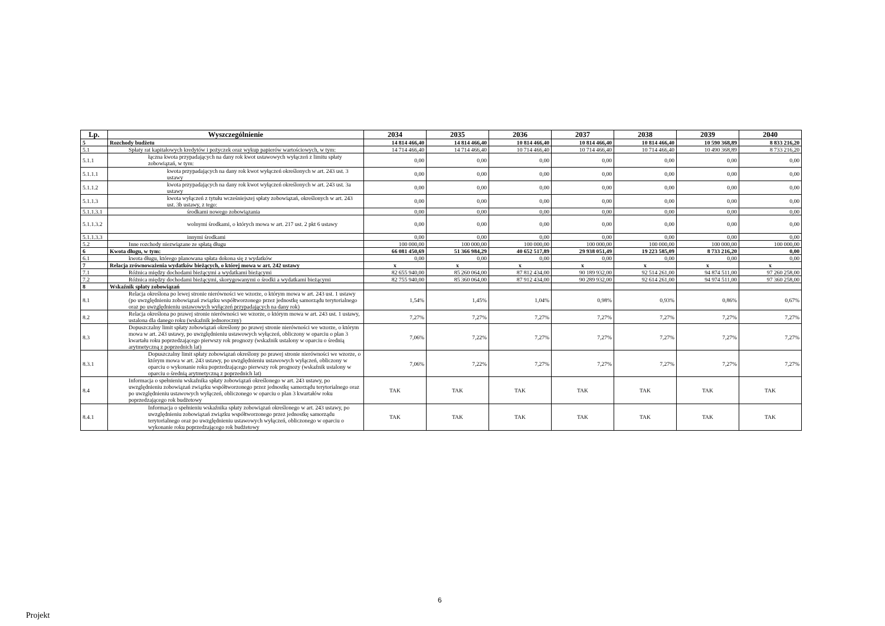| Lp. | Wyszczególnienie | 2034 | 2035 | 2036 | 2037 | 2038 | 2039 | 2040 |
| --- | --- | --- | --- | --- | --- | --- | --- | --- |
| 5 | Rozchody budżetu | 14 814 466,40 | 14 814 466,40 | 10 814 466,40 | 10 814 466,40 | 10 814 466,40 | 10 590 368,89 | 8 833 216,20 |
| 5.1 | Spłaty rat kapitałowych kredytów i pożyczek oraz wykup papierów wartościowych, w tym: | 14 714 466,40 | 14 714 466,40 | 10 714 466,40 | 10 714 466,40 | 10 714 466,40 | 10 490 368,89 | 8 733 216,20 |
| 5.1.1 | łączna kwota przypadających na dany rok kwot ustawowych wyłączeń z limitu spłaty zobowiązań, w tym: | 0,00 | 0,00 | 0,00 | 0,00 | 0,00 | 0,00 | 0,00 |
| 5.1.1.1 | kwota przypadających na dany rok kwot wyłączeń określonych w art. 243 ust. 3 ustawy | 0,00 | 0,00 | 0,00 | 0,00 | 0,00 | 0,00 | 0,00 |
| 5.1.1.2 | kwota przypadających na dany rok kwot wyłączeń określonych w art. 243 ust. 3a ustawy | 0,00 | 0,00 | 0,00 | 0,00 | 0,00 | 0,00 | 0,00 |
| 5.1.1.3 | kwota wyłączeń z tytułu wcześniejszej spłaty zobowiązań, określonych w art. 243 ust. 3b ustawy, z tego: | 0,00 | 0,00 | 0,00 | 0,00 | 0,00 | 0,00 | 0,00 |
| 5.1.1.3.1 | środkami nowego zobowiązania | 0,00 | 0,00 | 0,00 | 0,00 | 0,00 | 0,00 | 0,00 |
| 5.1.1.3.2 | wolnymi środkami, o których mowa w art. 217 ust. 2 pkt 6 ustawy | 0,00 | 0,00 | 0,00 | 0,00 | 0,00 | 0,00 | 0,00 |
| 5.1.1.3.3 | innymi środkami | 0,00 | 0,00 | 0,00 | 0,00 | 0,00 | 0,00 | 0,00 |
| 5.2 | Inne rozchody niezwiązane ze spłatą długu | 100 000,00 | 100 000,00 | 100 000,00 | 100 000,00 | 100 000,00 | 100 000,00 | 100 000,00 |
| 6 | Kwota długu, w tym: | 66 081 450,69 | 51 366 984,29 | 40 652 517,89 | 29 938 051,49 | 19 223 585,09 | 8 733 216,20 | 0,00 |
| 6.1 | kwota długu, którego planowana spłata dokona się z wydatków | 0,00 | 0,00 | 0,00 | 0,00 | 0,00 | 0,00 | 0,00 |
| 7 | Relacja zrównoważenia wydatków bieżących, o której mowa w art. 242 ustawy | x | x | x | x | x | x | x |
| 7.1 | Różnica między dochodami bieżącymi a wydatkami bieżącymi | 82 655 940,00 | 85 260 064,00 | 87 812 434,00 | 90 189 932,00 | 92 514 261,00 | 94 874 511,00 | 97 260 258,00 |
| 7.2 | Różnica między dochodami bieżącymi, skorygowanymi o środki a wydatkami bieżącymi | 82 755 940,00 | 85 360 064,00 | 87 912 434,00 | 90 289 932,00 | 92 614 261,00 | 94 974 511,00 | 97 360 258,00 |
| 8 | Wskaźnik spłaty zobowiązań | | | | | | | |
| 8.1 | Relacja określona po lewej stronie nierówności we wzorze, o którym mowa w art. 243 ust. 1 ustawy (po uwzględnieniu zobowiązań związku współtworzonego przez jednostkę samorządu terytorialnego oraz po uwzględnieniu ustawowych wyłączeń przypadających na dany rok) | 1,54% | 1,45% | 1,04% | 0,98% | 0,93% | 0,86% | 0,67% |
| 8.2 | Relacja określona po prawej stronie nierówności we wzorze, o którym mowa w art. 243 ust. 1 ustawy, ustalona dla danego roku (wskaźnik jednoroczny) | 7,27% | 7,27% | 7,27% | 7,27% | 7,27% | 7,27% | 7,27% |
| 8.3 | Dopuszczalny limit spłaty zobowiązań określony po prawej stronie nierówności we wzorze, o którym mowa w art. 243 ustawy, po uwzględnieniu ustawowych wyłączeń, obliczony w oparciu o plan 3 kwartału roku poprzedzającego pierwszy rok prognozy (wskaźnik ustalony w oparciu o średnią arytmetyczną z poprzednich lat) | 7,06% | 7,22% | 7,27% | 7,27% | 7,27% | 7,27% | 7,27% |
| 8.3.1 | Dopuszczalny limit spłaty zobowiązań określony po prawej stronie nierówności we wzorze, o którym mowa w art. 243 ustawy, po uwzględnieniu ustawowych wyłączeń, obliczony w oparciu o wykonanie roku poprzedzającego pierwszy rok prognozy (wskaźnik ustalony w oparciu o średnią arytmetyczną z poprzednich lat) | 7,06% | 7,22% | 7,27% | 7,27% | 7,27% | 7,27% | 7,27% |
| 8.4 | Informacja o spełnieniu wskaźnika spłaty zobowiązań określonego w art. 243 ustawy, po uwzględnieniu zobowiązań związku współtworzonego przez jednostkę samorządu terytorialnego oraz po uwzględnieniu ustawowych wyłączeń, obliczonego w oparciu o plan 3 kwartałów roku poprzedzającego rok budżetowy | TAK | TAK | TAK | TAK | TAK | TAK | TAK |
| 8.4.1 | Informacja o spełnieniu wskaźnika spłaty zobowiązań określonego w art. 243 ustawy, po uwzględnieniu zobowiązań związku współtworzonego przez jednostkę samorządu terytorialnego oraz po uwzględnieniu ustawowych wyłączeń, obliczonego w oparciu o wykonanie roku poprzedzającego rok budżetowy | TAK | TAK | TAK | TAK | TAK | TAK | TAK |
6
Projekt